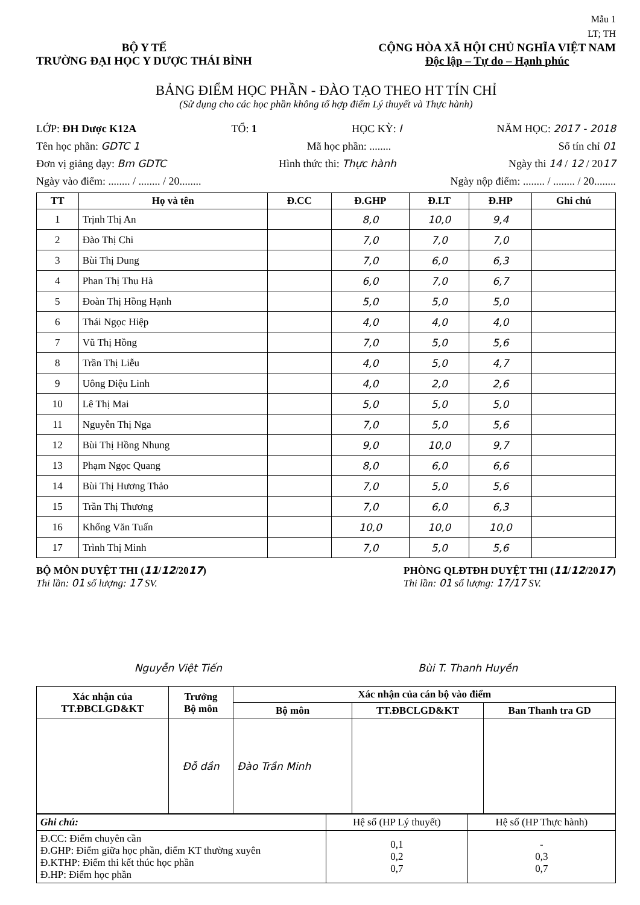Mẫu 1
LT; TH
BỘ Y TẾ
TRƯỜNG ĐẠI HỌC Y DƯỢC THÁI BÌNH
CỘNG HÒA XÃ HỘI CHỦ NGHĨA VIỆT NAM
Độc lập – Tự do – Hạnh phúc
BẢNG ĐIỂM HỌC PHẦN - ĐÀO TẠO THEO HT TÍN CHỈ
(Sử dụng cho các học phần không tổ hợp điểm Lý thuyết và Thực hành)
LỚP: ĐH Dược K12A TỔ: 1 HỌC KỲ: I NĂM HỌC: 2017 - 2018
Tên học phần: GDTC 1 Mã học phần: ........ Số tín chỉ 01
Đơn vị giảng dạy: Bm GDTC Hình thức thi: Thực hành Ngày thi 14 / 12 / 2017
Ngày vào điểm: ........ / ........ / 20........ Ngày nộp điểm: ........ / ........ / 20........
| TT | Họ và tên | Đ.CC | Đ.GHP | Đ.LT | Đ.HP | Ghi chú |
| --- | --- | --- | --- | --- | --- | --- |
| 1 | Trịnh Thị An | | 8,0 | 10,0 | 9,4 | |
| 2 | Đào Thị Chi | | 7,0 | 7,0 | 7,0 | |
| 3 | Bùi Thị Dung | | 7,0 | 6,0 | 6,3 | |
| 4 | Phan Thị Thu Hà | | 6,0 | 7,0 | 6,7 | |
| 5 | Đoàn Thị Hồng Hạnh | | 5,0 | 5,0 | 5,0 | |
| 6 | Thái Ngọc Hiệp | | 4,0 | 4,0 | 4,0 | |
| 7 | Vũ Thị Hồng | | 7,0 | 5,0 | 5,6 | |
| 8 | Trần Thị Liễu | | 4,0 | 5,0 | 4,7 | |
| 9 | Uông Diệu Linh | | 4,0 | 2,0 | 2,6 | |
| 10 | Lê Thị Mai | | 5,0 | 5,0 | 5,0 | |
| 11 | Nguyễn Thị Nga | | 7,0 | 5,0 | 5,6 | |
| 12 | Bùi Thị Hồng Nhung | | 9,0 | 10,0 | 9,7 | |
| 13 | Phạm Ngọc Quang | | 8,0 | 6,0 | 6,6 | |
| 14 | Bùi Thị Hương Thảo | | 7,0 | 5,0 | 5,6 | |
| 15 | Trần Thị Thương | | 7,0 | 6,0 | 6,3 | |
| 16 | Khổng Văn Tuấn | | 10,0 | 10,0 | 10,0 | |
| 17 | Trình Thị Minh | | 7,0 | 5,0 | 5,6 | |
BỘ MÔN DUYỆT THI (11/12/2017)
Thi lần: 01 số lượng: 17 SV.
PHÒNG QLĐTĐH DUYỆT THI (11/12/2017)
Thi lần: 01 số lượng: 17/17 SV.
Nguyễn Việt Tiến Bùi T. Thanh Huyền
| Xác nhận của TT.ĐBCLGD&KT | Trưởng Bộ môn | Xác nhận của cán bộ vào điểm | | |
| --- | --- | --- | --- | --- |
| | | Bộ môn | TT.ĐBCLGD&KT | Ban Thanh tra GD |
| | Đỗ dần | Đào Trần Minh | | |
| Ghi chú: | Hệ số (HP Lý thuyết) | Hệ số (HP Thực hành) |
| Đ.CC: Điểm chuyên cần Đ.GHP: Điểm giữa học phần, điểm KT thường xuyên Đ.KTHP: Điểm thi kết thúc học phần Đ.HP: Điểm học phần | 0,1 0,2 0,7 | - 0,3 0,7 |